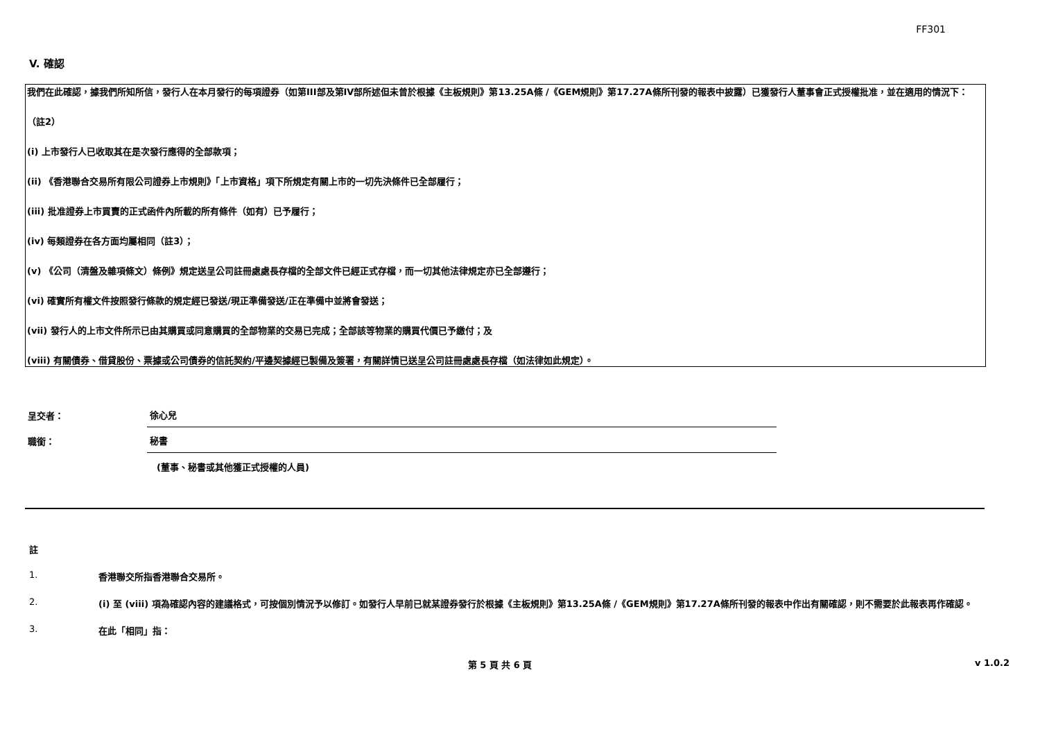FF301
V. 確認
我們在此確認，據我們所知所信，發行人在本月發行的每項證券（如第III部及第IV部所述但未曾於根據《主板規則》第13.25A條 /《GEM規則》第17.27A條所刊發的報表中披露）已獲發行人董事會正式授權批准，並在適用的情況下：
（註2）
(i) 上市發行人已收取其在是次發行應得的全部款項；
(ii) 《香港聯合交易所有限公司證券上市規則》「上市資格」項下所規定有關上市的一切先決條件已全部履行；
(iii) 批准證券上市買賣的正式函件內所載的所有條件（如有）已予履行；
(iv) 每類證券在各方面均屬相同（註3）；
(v) 《公司（清盤及雜項條文）條例》規定送呈公司註冊處處長存檔的全部文件已經正式存檔，而一切其他法律規定亦已全部遵行；
(vi) 確實所有權文件按照發行條款的規定經已發送/現正準備發送/正在準備中並將會發送；
(vii) 發行人的上市文件所示已由其購買或同意購買的全部物業的交易已完成；全部該等物業的購買代價已予繳付；及
(viii) 有關債券、借貸股份、票據或公司債券的信託契約/平邊契據經已製備及簽署，有關詳情已送呈公司註冊處處長存檔（如法律如此規定）。
呈交者：
徐心兒
職銜：
秘書
(董事、秘書或其他獲正式授權的人員)
註
1. 香港聯交所指香港聯合交易所。
2. (i) 至 (viii) 項為確認內容的建議格式，可按個別情況予以修訂。如發行人早前已就某證券發行於根據《主板規則》第13.25A條 /《GEM規則》第17.27A條所刊發的報表中作出有關確認，則不需要於此報表再作確認。
3. 在此「相同」指：
第 5 頁 共 6 頁 v 1.0.2